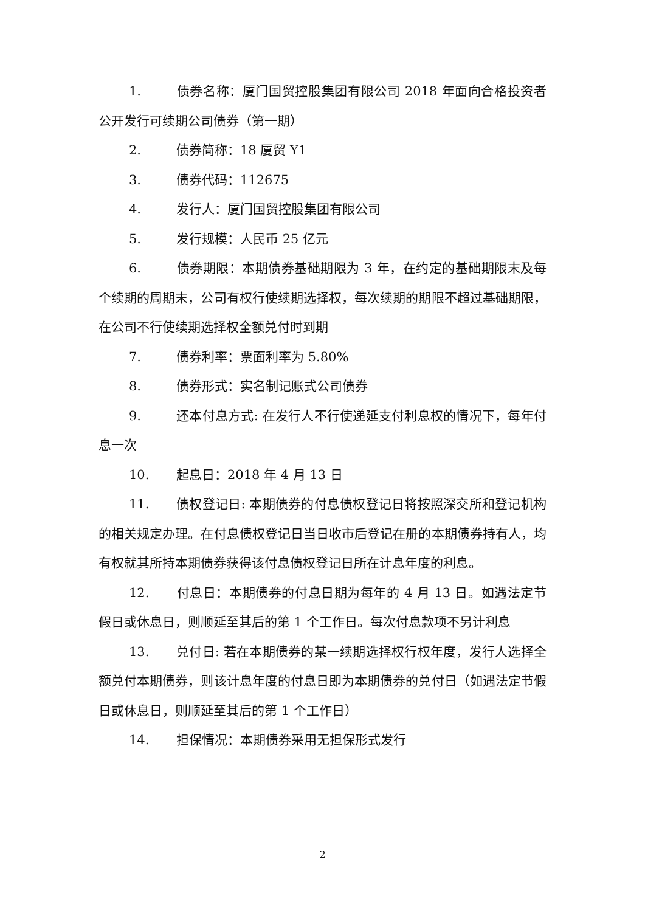1. 债券名称：厦门国贸控股集团有限公司 2018 年面向合格投资者公开发行可续期公司债券（第一期）
2. 债券简称：18 厦贸 Y1
3. 债券代码：112675
4. 发行人：厦门国贸控股集团有限公司
5. 发行规模：人民币 25 亿元
6. 债券期限：本期债券基础期限为 3 年，在约定的基础期限末及每个续期的周期末，公司有权行使续期选择权，每次续期的期限不超过基础期限，在公司不行使续期选择权全额兑付时到期
7. 债券利率：票面利率为 5.80%
8. 债券形式：实名制记账式公司债券
9. 还本付息方式: 在发行人不行使递延支付利息权的情况下，每年付息一次
10. 起息日：2018 年 4 月 13 日
11. 债权登记日: 本期债券的付息债权登记日将按照深交所和登记机构的相关规定办理。在付息债权登记日当日收市后登记在册的本期债券持有人，均有权就其所持本期债券获得该付息债权登记日所在计息年度的利息。
12. 付息日：本期债券的付息日期为每年的 4 月 13 日。如遇法定节假日或休息日，则顺延至其后的第 1 个工作日。每次付息款项不另计利息
13. 兑付日: 若在本期债券的某一续期选择权行权年度，发行人选择全额兑付本期债券，则该计息年度的付息日即为本期债券的兑付日（如遇法定节假日或休息日，则顺延至其后的第 1 个工作日）
14. 担保情况：本期债券采用无担保形式发行
2